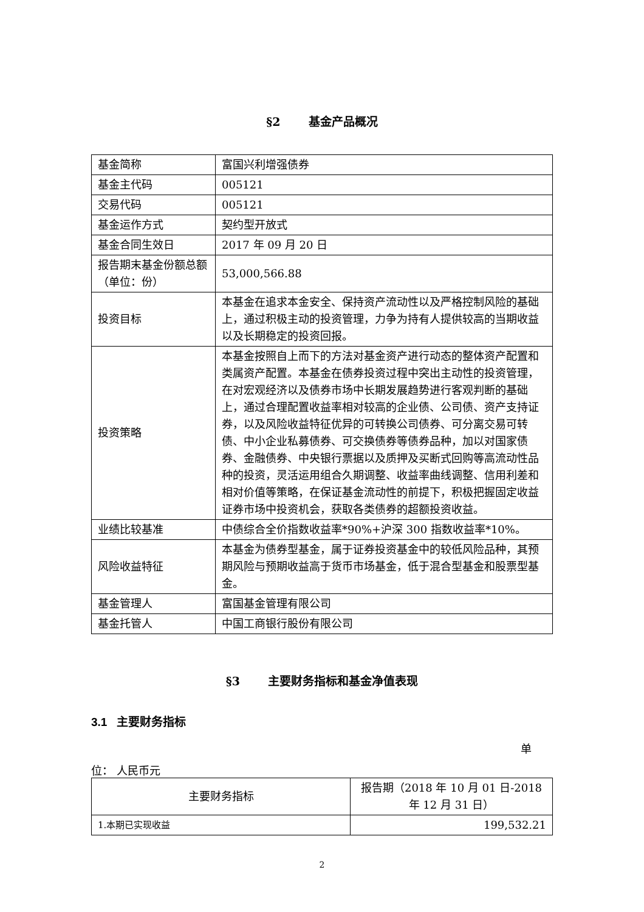§2 基金产品概况
| 基金简称 | 富国兴利增强债券 |
| 基金主代码 | 005121 |
| 交易代码 | 005121 |
| 基金运作方式 | 契约型开放式 |
| 基金合同生效日 | 2017 年 09 月 20 日 |
| 报告期末基金份额总额（单位：份） | 53,000,566.88 |
| 投资目标 | 本基金在追求本金安全、保持资产流动性以及严格控制风险的基础上，通过积极主动的投资管理，力争为持有人提供较高的当期收益以及长期稳定的投资回报。 |
| 投资策略 | 本基金按照自上而下的方法对基金资产进行动态的整体资产配置和类属资产配置。本基金在债券投资过程中突出主动性的投资管理，在对宏观经济以及债券市场中长期发展趋势进行客观判断的基础上，通过合理配置收益率相对较高的企业债、公司债、资产支持证券，以及风险收益特征优异的可转换公司债券、可分离交易可转债、中小企业私募债券、可交换债券等债券品种，加以对国家债券、金融债券、中央银行票据以及质押及买断式回购等高流动性品种的投资，灵活运用组合久期调整、收益率曲线调整、信用利差和相对价值等策略，在保证基金流动性的前提下，积极把握固定收益证券市场中投资机会，获取各类债券的超额投资收益。 |
| 业绩比较基准 | 中债综合全价指数收益率*90%+沪深 300 指数收益率*10%。 |
| 风险收益特征 | 本基金为债券型基金，属于证券投资基金中的较低风险品种，其预期风险与预期收益高于货币市场基金，低于混合型基金和股票型基金。 |
| 基金管理人 | 富国基金管理有限公司 |
| 基金托管人 | 中国工商银行股份有限公司 |
§3 主要财务指标和基金净值表现
3.1 主要财务指标
单
位： 人民币元
| 主要财务指标 | 报告期（2018 年 10 月 01 日-2018 年 12 月 31 日） |
| --- | --- |
| 1.本期已实现收益 | 199,532.21 |
2